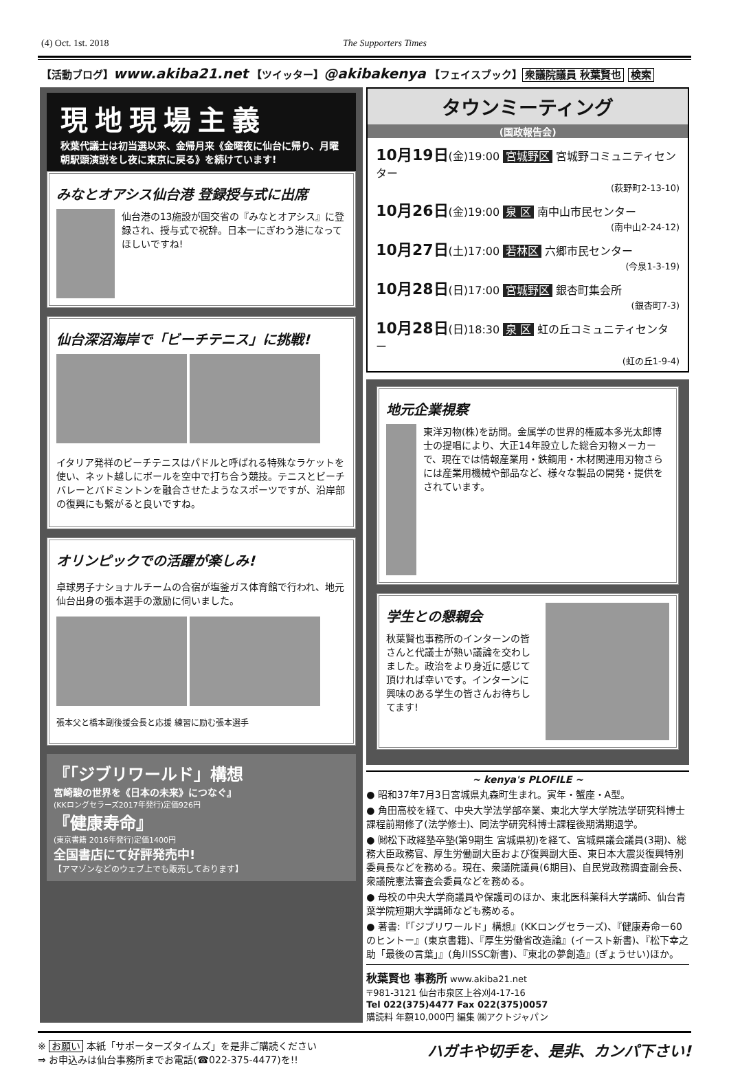(4) Oct. 1st. 2018 The Supporters Times
【活動ブログ】www.akiba21.net 【ツイッター】@akibakenya 【フェイスブック】 衆議院議員 秋葉賢也 検索
現地現場主義
秋葉代議士は初当選以来、金帰月来《金曜夜に仙台に帰り、月曜朝駅頭演説をし夜に東京に戻る》を続けています!
みなとオアシス仙台港 登録授与式に出席
仙台港の13施設が国交省の『みなとオアシス』に登録され、授与式で祝辞。日本一にぎわう港になってほしいですね!
仙台深沼海岸で「ビーチテニス」に挑戦!
イタリア発祥のビーチテニスはパドルと呼ばれる特殊なラケットを使い、ネット越しにボールを空中で打ち合う競技。テニスとビーチバレーとバドミントンを融合させたようなスポーツですが、沿岸部の復興にも繋がると良いですね。
オリンピックでの活躍が楽しみ!
卓球男子ナショナルチームの合宿が塩釜ガス体育館で行われ、地元仙台出身の張本選手の激励に伺いました。
張本父と橋本副後援会長と応援 練習に励む張本選手
『「ジブリワールド」構想
宮崎駿の世界を《日本の未来》につなぐ』
(KKロングセラーズ2017年発行)定価926円
『健康寿命』
(東京書籍 2016年発行)定価1400円
全国書店にて好評発売中!
【アマゾンなどのウェブ上でも販売しております】
タウンミーティング
(国政報告会)
10月19日(金)19:00 宮城野区 宮城野コミュニティセンター
(萩野町2-13-10)
10月26日(金)19:00 泉 区 南中山市民センター
(南中山2-24-12)
10月27日(土)17:00 若林区 六郷市民センター
(今泉1-3-19)
10月28日(日)17:00 宮城野区 銀杏町集会所
(銀杏町7-3)
10月28日(日)18:30 泉 区 虹の丘コミュニティセンター
(虹の丘1-9-4)
地元企業視察
東洋刃物(株)を訪問。金属学の世界的権威本多光太郎博士の提唱により、大正14年設立した総合刃物メーカーで、現在では情報産業用・鉄鋼用・木材関連用刃物さらには産業用機械や部品など、様々な製品の開発・提供をされています。
学生との懇親会
秋葉賢也事務所のインターンの皆さんと代議士が熱い議論を交わしました。政治をより身近に感じて頂ければ幸いです。インターンに興味のある学生の皆さんお待ちしてます!
~ kenya's PLOFILE ~
● 昭和37年7月3日宮城県丸森町生まれ。寅年・蟹座・A型。
● 角田高校を経て、中央大学法学部卒業、東北大学大学院法学研究科博士課程前期修了(法学修士)、同法学研究科博士課程後期満期退学。
● ㈶松下政経塾卒塾(第9期生 宮城県初)を経て、宮城県議会議員(3期)、総務大臣政務官、厚生労働副大臣および復興副大臣、東日本大震災復興特別委員長などを務める。現在、衆議院議員(6期目)、自民党政務調査副会長、衆議院憲法審査会委員などを務める。
● 母校の中央大学商議員や保護司のほか、東北医科薬科大学講師、仙台青葉学院短期大学講師なども務める。
● 著書:『「ジブリワールド」構想』(KKロングセラーズ)、『健康寿命ー60のヒントー』(東京書籍)、『厚生労働省改造論』(イースト新書)、『松下幸之助「最後の言葉」』(角川SSC新書)、『東北の夢創造』(ぎょうせい)ほか。
秋葉賢也 事務所 www.akiba21.net
〒981-3121 仙台市泉区上谷刈4-17-16
Tel 022(375)4477 Fax 022(375)0057
購読料 年額10,000円 編集 ㈱アクトジャパン
※ お願い 本紙「サポーターズタイムズ」を是非ご購読ください
⇒ お申込みは仙台事務所までお電話(☎022-375-4477)を!!
ハガキや切手を、是非、カンパ下さい!